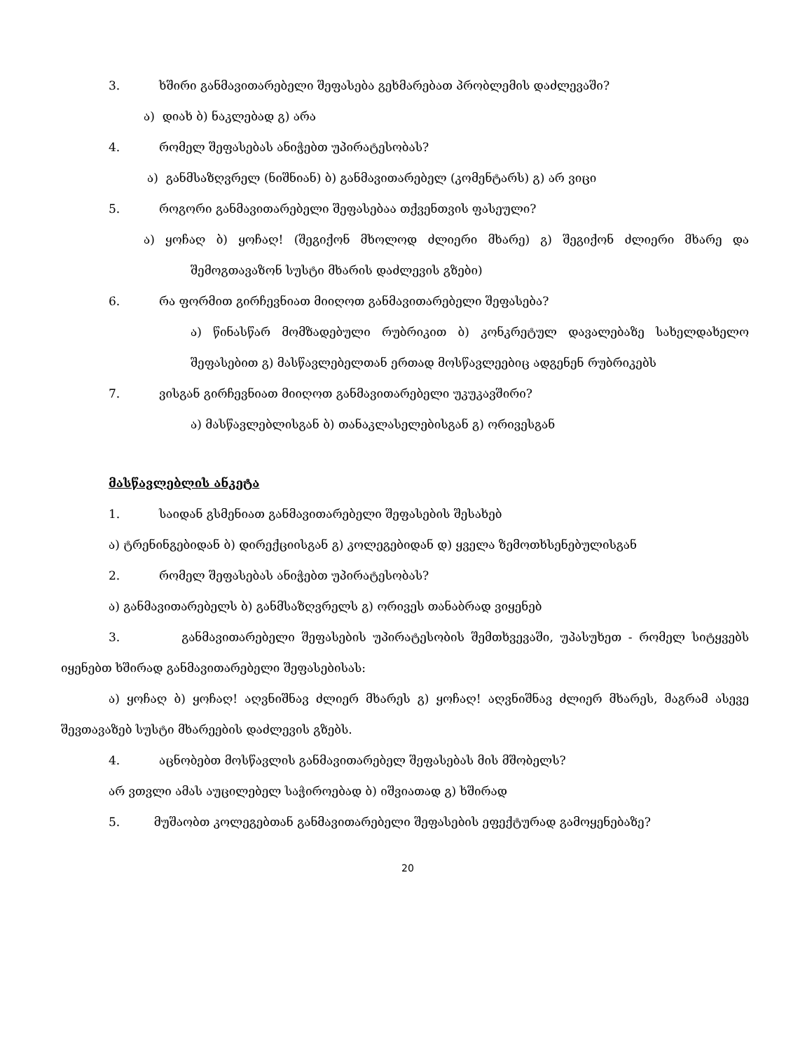3. ხშირი განმავითარებელი შეფასება გეხმარებათ პრობლემის დაძლევაში?
ა) დიახ ბ) ნაკლებად გ) არა
4. რომელ შეფასებას ანიჭებთ უპირატესობას?
ა) განმსაზღვრელ (ნიშნიან) ბ) განმავითარებელ (კომენტარს) გ) არ ვიცი
5. როგორი განმავითარებელი შეფასებაა თქვენთვის ფასეული?
ა) ყოჩაღ ბ) ყოჩაღ! (შეგიქონ მხოლოდ ძლიერი მხარე) გ) შეგიქონ ძლიერი მხარე და შემოგთავაზონ სუსტი მხარის დაძლევის გზები)
6. რა ფორმით გირჩევნიათ მიიღოთ განმავითარებელი შეფასება?
ა) წინასწარ მომზადებული რუბრიკით ბ) კონკრეტულ დავალებაზე სახელდახელო შეფასებით გ) მასწავლებელთან ერთად მოსწავლეებიც ადგენენ რუბრიკებს
7. ვისგან გირჩევნიათ მიიღოთ განმავითარებელი უკუკავშირი?
ა) მასწავლებლისგან ბ) თანაკლასელებისგან გ) ორივესგან
მასწავლებლის ანკეტა
1. საიდან გსმენიათ განმავითარებელი შეფასების შესახებ
ა) ტრენინგებიდან ბ) დირექციისგან გ) კოლეგებიდან დ) ყველა ზემოთხსენებულისგან
2. რომელ შეფასებას ანიჭებთ უპირატესობას?
ა) განმავითარებელს ბ) განმსაზღვრელს გ) ორივეს თანაბრად ვიყენებ
3. განმავითარებელი შეფასების უპირატესობის შემთხვევაში, უპასუხეთ - რომელ სიტყვებს იყენებთ ხშირად განმავითარებელი შეფასებისას:
ა) ყოჩაღ ბ) ყოჩაღ! აღვნიშნავ ძლიერ მხარეს გ) ყოჩაღ! აღვნიშნავ ძლიერ მხარეს, მაგრამ ასევე შევთავაზებ სუსტი მხარეების დაძლევის გზებს.
4. აცნობებთ მოსწავლის განმავითარებელ შეფასებას მის მშობელს?
არ ვთვლი ამას აუცილებელ საჭიროებად ბ) იშვიათად გ) ხშირად
5. მუშაობთ კოლეგებთან განმავითარებელი შეფასების ეფექტურად გამოყენებაზე?
20